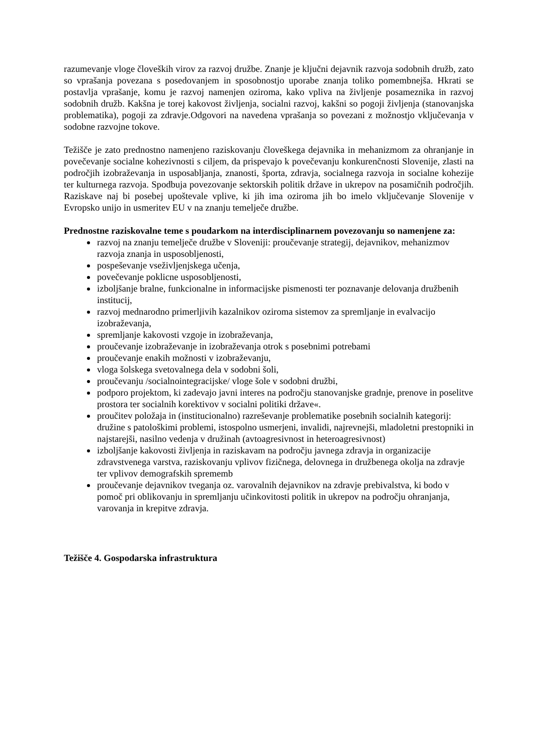razumevanje vloge človeških virov za razvoj družbe. Znanje je ključni dejavnik razvoja sodobnih družb, zato so vprašanja povezana s posedovanjem in sposobnostjo uporabe znanja toliko pomembnejša. Hkrati se postavlja vprašanje, komu je razvoj namenjen oziroma, kako vpliva na življenje posameznika in razvoj sodobnih družb. Kakšna je torej kakovost življenja, socialni razvoj, kakšni so pogoji življenja (stanovanjska problematika), pogoji za zdravje.Odgovori na navedena vprašanja so povezani z možnostjo vključevanja v sodobne razvojne tokove.
Težišče je zato prednostno namenjeno raziskovanju človeškega dejavnika in mehanizmom za ohranjanje in povečevanje socialne kohezivnosti s ciljem, da prispevajo k povečevanju konkurenčnosti Slovenije, zlasti na področjih izobraževanja in usposabljanja, znanosti, športa, zdravja, socialnega razvoja in socialne kohezije ter kulturnega razvoja. Spodbuja povezovanje sektorskih politik države in ukrepov na posamičnih področjih. Raziskave naj bi posebej upoštevale vplive, ki jih ima oziroma jih bo imelo vključevanje Slovenije v Evropsko unijo in usmeritev EU v na znanju temelječe družbe.
Prednostne raziskovalne teme s poudarkom na interdisciplinarnem povezovanju so namenjene za:
razvoj na znanju temelječe družbe v Sloveniji: proučevanje strategij, dejavnikov, mehanizmov razvoja znanja in usposobljenosti,
pospeševanje vseživljenjskega učenja,
povečevanje poklicne usposobljenosti,
izboljšanje bralne, funkcionalne in informacijske pismenosti ter poznavanje delovanja družbenih institucij,
razvoj mednarodno primerljivih kazalnikov oziroma sistemov za spremljanje in evalvacijo izobraževanja,
spremljanje kakovosti vzgoje in izobraževanja,
proučevanje izobraževanje in izobraževanja otrok s posebnimi potrebami
proučevanje enakih možnosti v izobraževanju,
vloga šolskega svetovalnega dela v sodobni šoli,
proučevanju /socialnointegracijske/ vloge šole v sodobni družbi,
podporo projektom, ki zadevajo javni interes na področju stanovanjske gradnje, prenove in poselitve prostora ter socialnih korektivov v socialni politiki države«.
proučitev položaja in (institucionalno) razreševanje problematike posebnih socialnih kategorij: družine s patološkimi problemi, istospolno usmerjeni, invalidi, najrevnejši, mladoletni prestopniki in najstarejši, nasilno vedenja v družinah (avtoagresivnost in heteroagresivnost)
izboljšanje kakovosti življenja in raziskavam na področju javnega zdravja in organizacije zdravstvenega varstva, raziskovanju vplivov fizičnega, delovnega in družbenega okolja na zdravje ter vplivov demografskih sprememb
proučevanje dejavnikov tveganja oz. varovalnih dejavnikov na zdravje prebivalstva, ki bodo v pomoč pri oblikovanju in spremljanju učinkovitosti politik in ukrepov na področju ohranjanja, varovanja in krepitve zdravja.
Težišče 4. Gospodarska infrastruktura